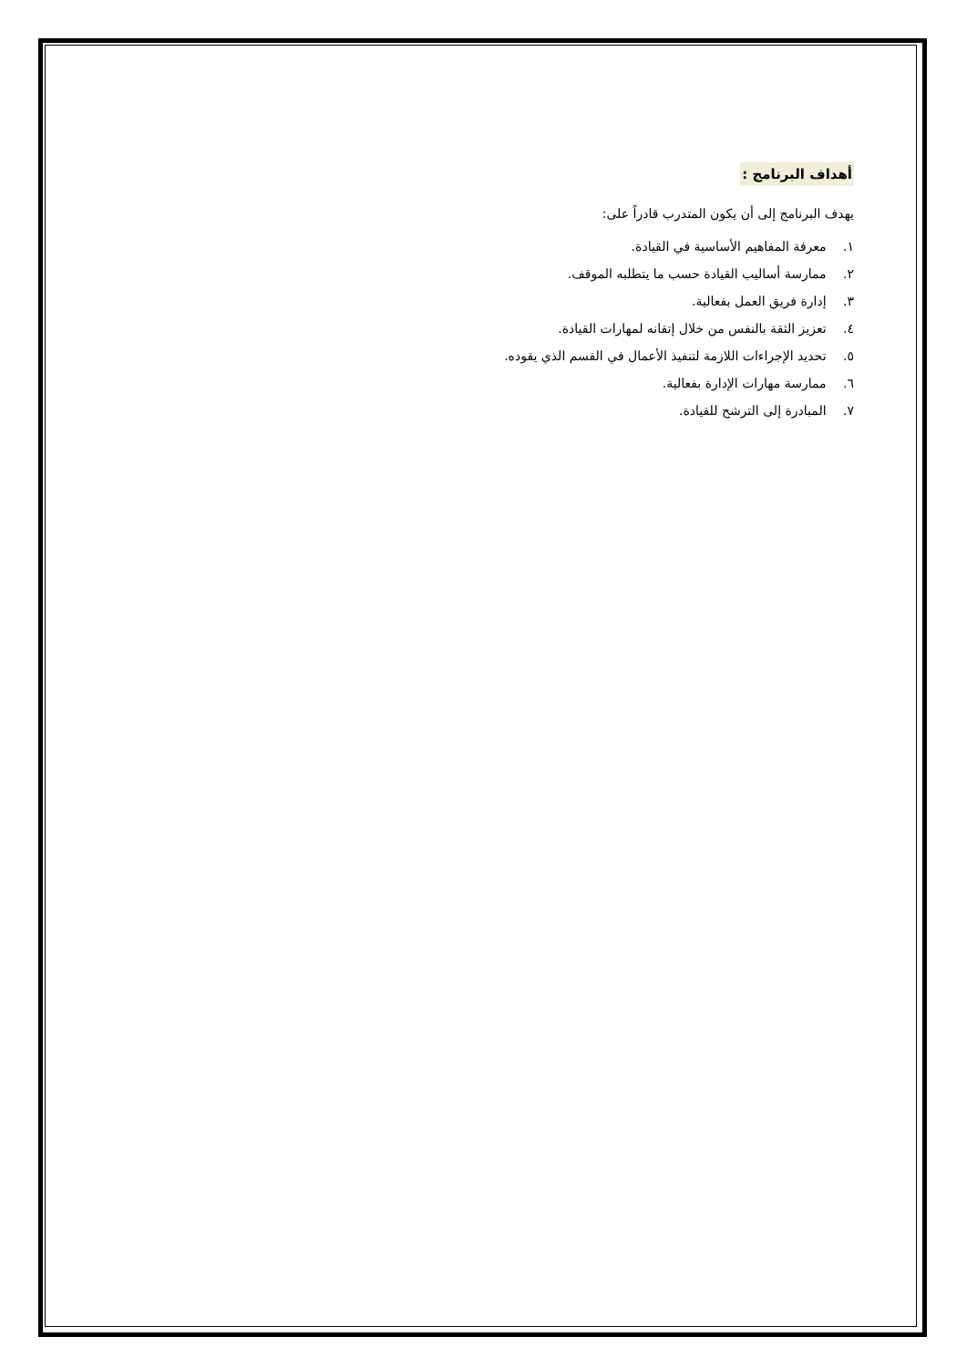أهداف البرنامج :
يهدف البرنامج إلى أن يكون المتدرب قادراً على:
١. معرفة المفاهيم الأساسية في القيادة.
٢. ممارسة أساليب القيادة حسب ما يتطلبه الموقف.
٣. إدارة فريق العمل بفعالية.
٤. تعزيز الثقة بالنفس من خلال إتقانه لمهارات القيادة.
٥. تحديد الإجراءات اللازمة لتنفيذ الأعمال في القسم الذي يقوده.
٦. ممارسة مهارات الإدارة بفعالية.
٧. المبادرة إلى الترشح للقيادة.